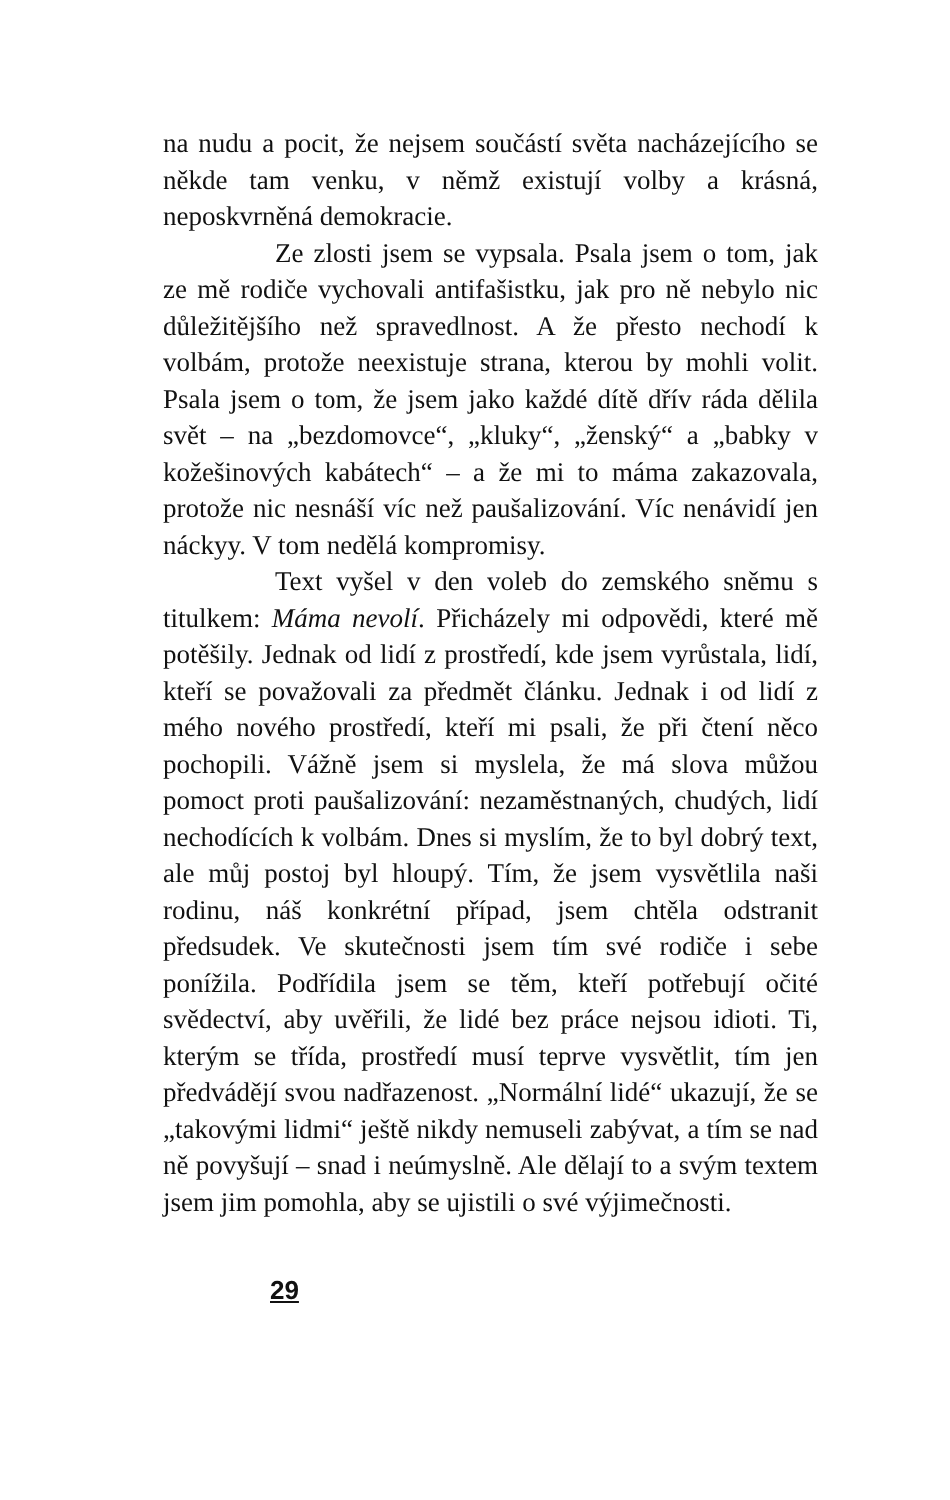na nudu a pocit, že nejsem součástí světa nacházejícího se někde tam venku, v němž existují volby a krásná, neposkvrněná demokracie.
Ze zlosti jsem se vypsala. Psala jsem o tom, jak ze mě rodiče vychovali antifašistku, jak pro ně nebylo nic důležitějšího než spravedlnost. A že přesto nechodí k volbám, protože neexistuje strana, kterou by mohli volit. Psala jsem o tom, že jsem jako každé dítě dřív ráda dělila svět – na „bezdomovce“, „kluky“, „ženský“ a „babky v kožešinových kabátech“ – a že mi to máma zakazovala, protože nic nesnáší víc než paušalizování. Víc nenávidí jen náckyy. V tom nedělá kompromisy.
Text vyšel v den voleb do zemského sněmu s titulkem: Máma nevolí. Přicházely mi odpovědi, které mě potěšily. Jednak od lidí z prostředí, kde jsem vyrůstala, lidí, kteří se považovali za předmět článku. Jednak i od lidí z mého nového prostředí, kteří mi psali, že při čtení něco pochopili. Vážně jsem si myslela, že má slova můžou pomoct proti paušalizování: nezaměstnaných, chudých, lidí nechodících k volbám. Dnes si myslím, že to byl dobrý text, ale můj postoj byl hloupý. Tím, že jsem vysvětlila naši rodinu, náš konkrétní případ, jsem chtěla odstranit předsudek. Ve skutečnosti jsem tím své rodiče i sebe ponížila. Podřídila jsem se těm, kteří potřebují očité svědectví, aby uvěřili, že lidé bez práce nejsou idioti. Ti, kterým se třída, prostředí musí teprve vysvětlit, tím jen předvádějí svou nadřazenost. „Normální lidé“ ukazují, že se „takovými lidmi“ ještě nikdy nemuseli zabývat, a tím se nad ně povyšují – snad i neúmyslně. Ale dělají to a svým textem jsem jim pomohla, aby se ujistili o své výjimečnosti.
29